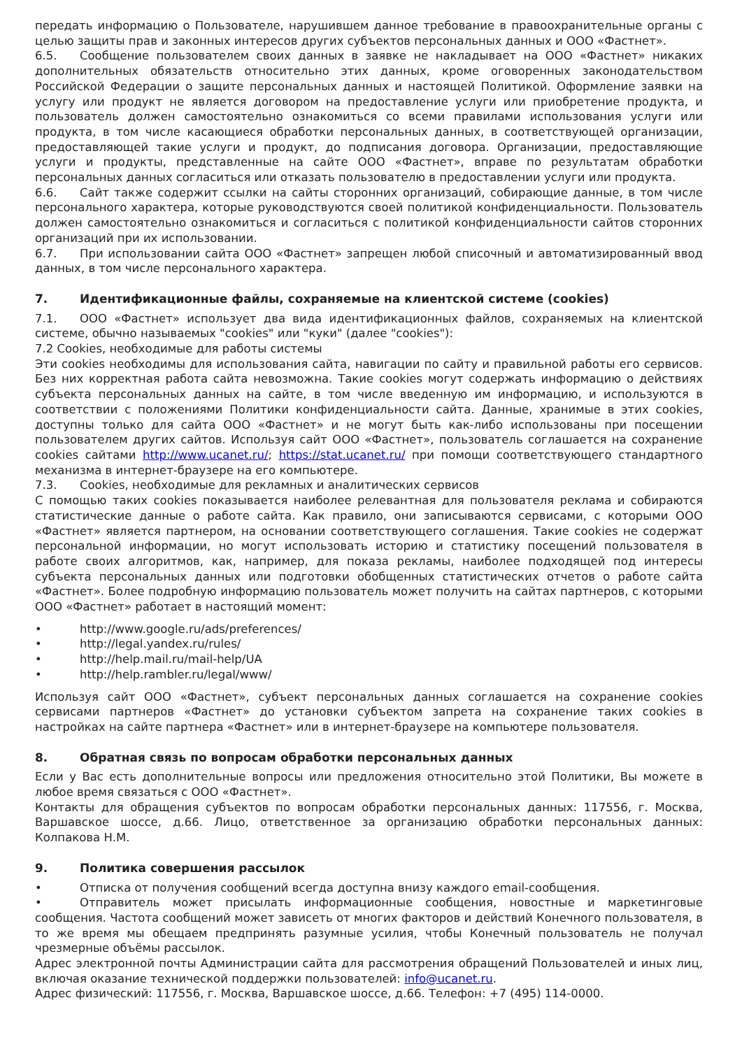передать информацию о Пользователе, нарушившем данное требование в правоохранительные органы с целью защиты прав и законных интересов других субъектов персональных данных и ООО «Фастнет».
6.5. Сообщение пользователем своих данных в заявке не накладывает на ООО «Фастнет» никаких дополнительных обязательств относительно этих данных, кроме оговоренных законодательством Российской Федерации о защите персональных данных и настоящей Политикой. Оформление заявки на услугу или продукт не является договором на предоставление услуги или приобретение продукта, и пользователь должен самостоятельно ознакомиться со всеми правилами использования услуги или продукта, в том числе касающиеся обработки персональных данных, в соответствующей организации, предоставляющей такие услуги и продукт, до подписания договора. Организации, предоставляющие услуги и продукты, представленные на сайте ООО «Фастнет», вправе по результатам обработки персональных данных согласиться или отказать пользователю в предоставлении услуги или продукта.
6.6. Сайт также содержит ссылки на сайты сторонних организаций, собирающие данные, в том числе персонального характера, которые руководствуются своей политикой конфиденциальности. Пользователь должен самостоятельно ознакомиться и согласиться с политикой конфиденциальности сайтов сторонних организаций при их использовании.
6.7. При использовании сайта ООО «Фастнет» запрещен любой списочный и автоматизированный ввод данных, в том числе персонального характера.
7. Идентификационные файлы, сохраняемые на клиентской системе (cookies)
7.1. ООО «Фастнет» использует два вида идентификационных файлов, сохраняемых на клиентской системе, обычно называемых "cookies" или "куки" (далее "cookies"):
7.2 Cookies, необходимые для работы системы
Эти cookies необходимы для использования сайта, навигации по сайту и правильной работы его сервисов. Без них корректная работа сайта невозможна. Такие cookies могут содержать информацию о действиях субъекта персональных данных на сайте, в том числе введенную им информацию, и используются в соответствии с положениями Политики конфиденциальности сайта. Данные, хранимые в этих cookies, доступны только для сайта ООО «Фастнет» и не могут быть как-либо использованы при посещении пользователем других сайтов. Используя сайт ООО «Фастнет», пользователь соглашается на сохранение cookies сайтами http://www.ucanet.ru/; https://stat.ucanet.ru/ при помощи соответствующего стандартного механизма в интернет-браузере на его компьютере.
7.3. Cookies, необходимые для рекламных и аналитических сервисов
С помощью таких cookies показывается наиболее релевантная для пользователя реклама и собираются статистические данные о работе сайта. Как правило, они записываются сервисами, с которыми ООО «Фастнет» является партнером, на основании соответствующего соглашения. Такие cookies не содержат персональной информации, но могут использовать историю и статистику посещений пользователя в работе своих алгоритмов, как, например, для показа рекламы, наиболее подходящей под интересы субъекта персональных данных или подготовки обобщенных статистических отчетов о работе сайта «Фастнет». Более подробную информацию пользователь может получить на сайтах партнеров, с которыми ООО «Фастнет» работает в настоящий момент:
• http://www.google.ru/ads/preferences/
• http://legal.yandex.ru/rules/
• http://help.mail.ru/mail-help/UA
• http://help.rambler.ru/legal/www/
Используя сайт ООО «Фастнет», субъект персональных данных соглашается на сохранение cookies сервисами партнеров «Фастнет» до установки субъектом запрета на сохранение таких cookies в настройках на сайте партнера «Фастнет» или в интернет-браузере на компьютере пользователя.
8. Обратная связь по вопросам обработки персональных данных
Если у Вас есть дополнительные вопросы или предложения относительно этой Политики, Вы можете в любое время связаться с ООО «Фастнет».
Контакты для обращения субъектов по вопросам обработки персональных данных: 117556, г. Москва, Варшавское шоссе, д.66. Лицо, ответственное за организацию обработки персональных данных: Колпакова Н.М.
9. Политика совершения рассылок
• Отписка от получения сообщений всегда доступна внизу каждого email-сообщения.
• Отправитель может присылать информационные сообщения, новостные и маркетинговые сообщения. Частота сообщений может зависеть от многих факторов и действий Конечного пользователя, в то же время мы обещаем предпринять разумные усилия, чтобы Конечный пользователь не получал чрезмерные объёмы рассылок.
Адрес электронной почты Администрации сайта для рассмотрения обращений Пользователей и иных лиц, включая оказание технической поддержки пользователей: info@ucanet.ru.
Адрес физический: 117556, г. Москва, Варшавское шоссе, д.66. Телефон: +7 (495) 114-0000.